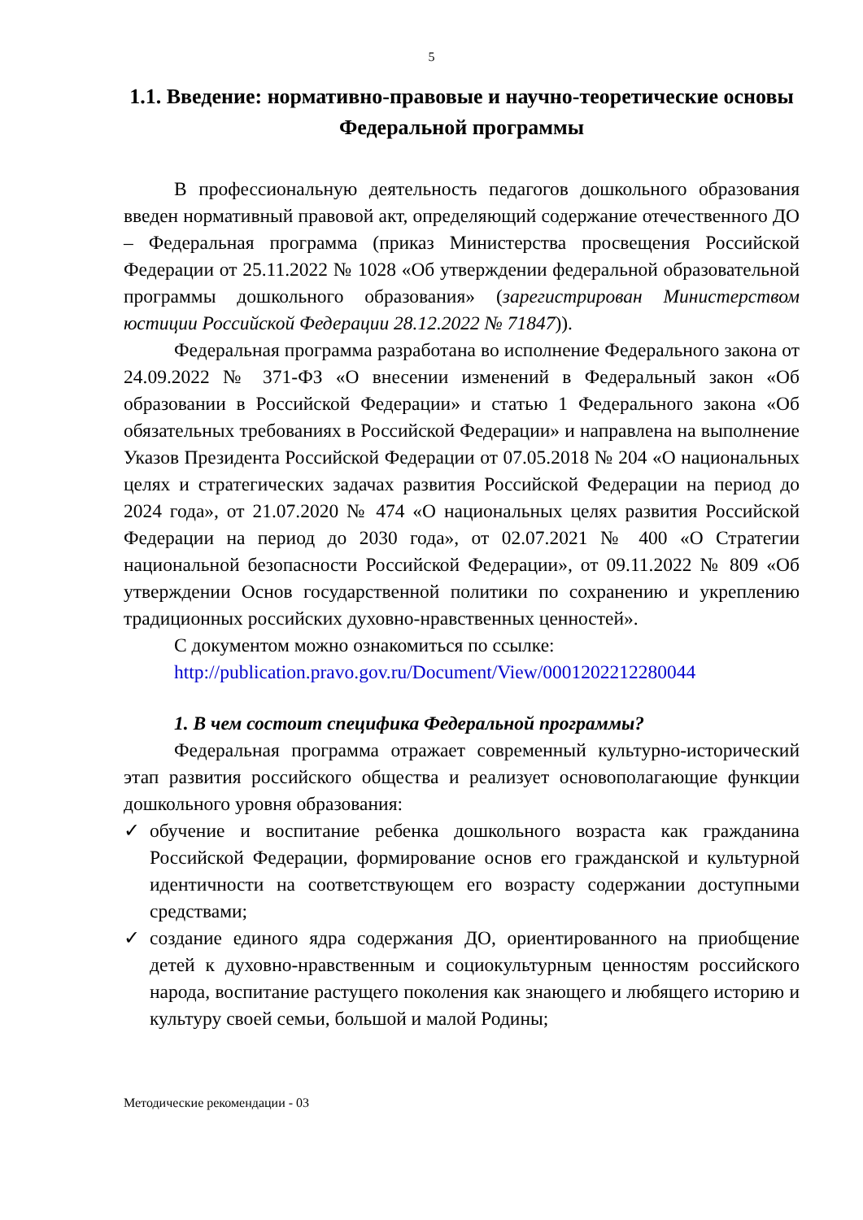5
1.1. Введение: нормативно-правовые и научно-теоретические основы Федеральной программы
В профессиональную деятельность педагогов дошкольного образования введен нормативный правовой акт, определяющий содержание отечественного ДО – Федеральная программа (приказ Министерства просвещения Российской Федерации от 25.11.2022 № 1028 «Об утверждении федеральной образовательной программы дошкольного образования» (зарегистрирован Министерством юстиции Российской Федерации 28.12.2022 № 71847)).
Федеральная программа разработана во исполнение Федерального закона от 24.09.2022 № 371-ФЗ «О внесении изменений в Федеральный закон «Об образовании в Российской Федерации» и статью 1 Федерального закона «Об обязательных требованиях в Российской Федерации» и направлена на выполнение Указов Президента Российской Федерации от 07.05.2018 № 204 «О национальных целях и стратегических задачах развития Российской Федерации на период до 2024 года», от 21.07.2020 № 474 «О национальных целях развития Российской Федерации на период до 2030 года», от 02.07.2021 № 400 «О Стратегии национальной безопасности Российской Федерации», от 09.11.2022 № 809 «Об утверждении Основ государственной политики по сохранению и укреплению традиционных российских духовно-нравственных ценностей».
С документом можно ознакомиться по ссылке:
http://publication.pravo.gov.ru/Document/View/0001202212280044
1. В чем состоит специфика Федеральной программы?
Федеральная программа отражает современный культурно-исторический этап развития российского общества и реализует основополагающие функции дошкольного уровня образования:
✓ обучение и воспитание ребенка дошкольного возраста как гражданина Российской Федерации, формирование основ его гражданской и культурной идентичности на соответствующем его возрасту содержании доступными средствами;
✓ создание единого ядра содержания ДО, ориентированного на приобщение детей к духовно-нравственным и социокультурным ценностям российского народа, воспитание растущего поколения как знающего и любящего историю и культуру своей семьи, большой и малой Родины;
Методические рекомендации - 03